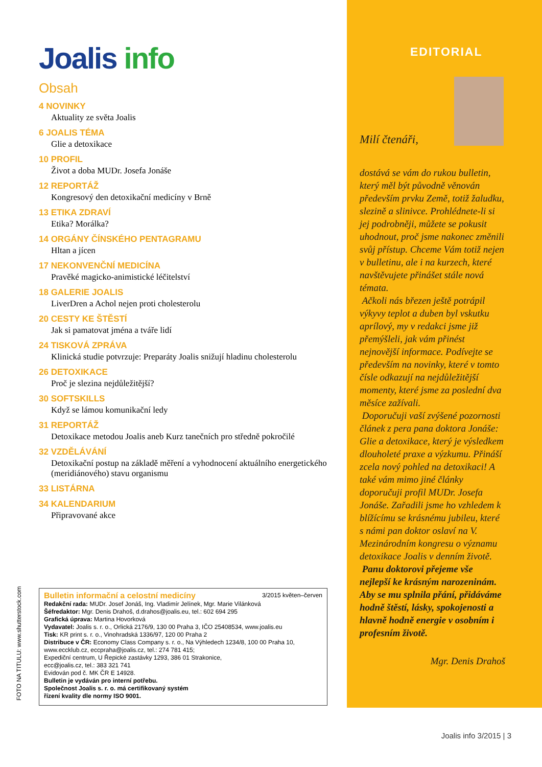Joalis info
Obsah
4 NOVINKY
Aktuality ze světa Joalis
6 JOALIS TÉMA
Glie a detoxikace
10 PROFIL
Život a doba MUDr. Josefa Jonáše
12 REPORTÁŽ
Kongresový den detoxikační medicíny v Brně
13 ETIKA ZDRAVÍ
Etika? Morálka?
14 ORGÁNY ČÍNSKÉHO PENTAGRAMU
Hltan a jícen
17 NEKONVENČNÍ MEDICÍNA
Pravěké magicko-animistické léčitelství
18 GALERIE JOALIS
LiverDren a Achol nejen proti cholesterolu
20 CESTY KE ŠTĚSTÍ
Jak si pamatovat jména a tváře lidí
24 TISKOVÁ ZPRÁVA
Klinická studie potvrzuje: Preparáty Joalis snižují hladinu cholesterolu
26 DETOXIKACE
Proč je slezina nejdůležitější?
30 SOFTSKILLS
Když se lámou komunikační ledy
31 REPORTÁŽ
Detoxikace metodou Joalis aneb Kurz tanečních pro středně pokročilé
32 VZDĚLÁVÁNÍ
Detoxikační postup na základě měření a vyhodnocení aktuálního energetického (meridiánového) stavu organismu
33 LISTÁRNA
34 KALENDARIUM
Připravované akce
Bulletin informační a celostní medicíny 3/2015 květen–červen
Redakční rada: MUDr. Josef Jonáš, Ing. Vladimír Jelínek, Mgr. Marie Vilánková
Šéfredaktor: Mgr. Denis Drahoš, d.drahos@joalis.eu, tel.: 602 694 295
Grafická úprava: Martina Hovorková
Vydavatel: Joalis s. r. o., Orlická 2176/9, 130 00 Praha 3, IČO 25408534, www.joalis.eu
Tisk: KR print s. r. o., Vinohradská 1336/97, 120 00 Praha 2
Distribuce v ČR: Economy Class Company s. r. o., Na Výhledech 1234/8, 100 00 Praha 10,
www.eccklub.cz, eccpraha@joalis.cz, tel.: 274 781 415;
Expediční centrum, U Řepické zastávky 1293, 386 01 Strakonice,
ecc@joalis.cz, tel.: 383 321 741
Evidován pod č. MK ČR E 14928.
Bulletin je vydáván pro interní potřebu.
Společnost Joalis s. r. o. má certifikovaný systém
řízení kvality dle normy ISO 9001.
FOTO NA TITULU: www.shutterstock.com
EDITORIAL
Milí čtenáři,
dostává se vám do rukou bulletin, který měl být původně věnován především prvku Země, totiž žaludku, slezině a slinivce. Prohlédnete-li si jej podrobněji, můžete se pokusit uhodnout, proč jsme nakonec změnili svůj přístup. Chceme Vám totiž nejen v bulletinu, ale i na kurzech, které navštěvujete přinášet stále nová témata.
Ačkoli nás březen ještě potrápil výkyvy teplot a duben byl vskutku aprílový, my v redakci jsme již přemýšleli, jak vám přinést nejnovější informace. Podívejte se především na novinky, které v tomto čísle odkazují na nejdůležitější momenty, které jsme za poslední dva měsíce zažívali.
Doporučuji vaší zvýšené pozornosti článek z pera pana doktora Jonáše: Glie a detoxikace, který je výsledkem dlouholeté praxe a výzkumu. Přináší zcela nový pohled na detoxikaci! A také vám mimo jiné články doporučuji profil MUDr. Josefa Jonáše. Zařadili jsme ho vzhledem k blížícímu se krásnému jubileu, které s námi pan doktor oslaví na V. Mezinárodním kongresu o významu detoxikace Joalis v denním životě.
Panu doktorovi přejeme vše nejlepší ke krásným narozeninám. Aby se mu splnila přání, přidáváme hodně štěstí, lásky, spokojenosti a hlavně hodně energie v osobním i profesním životě.
Mgr. Denis Drahoš
Joalis info 3/2015 | 3